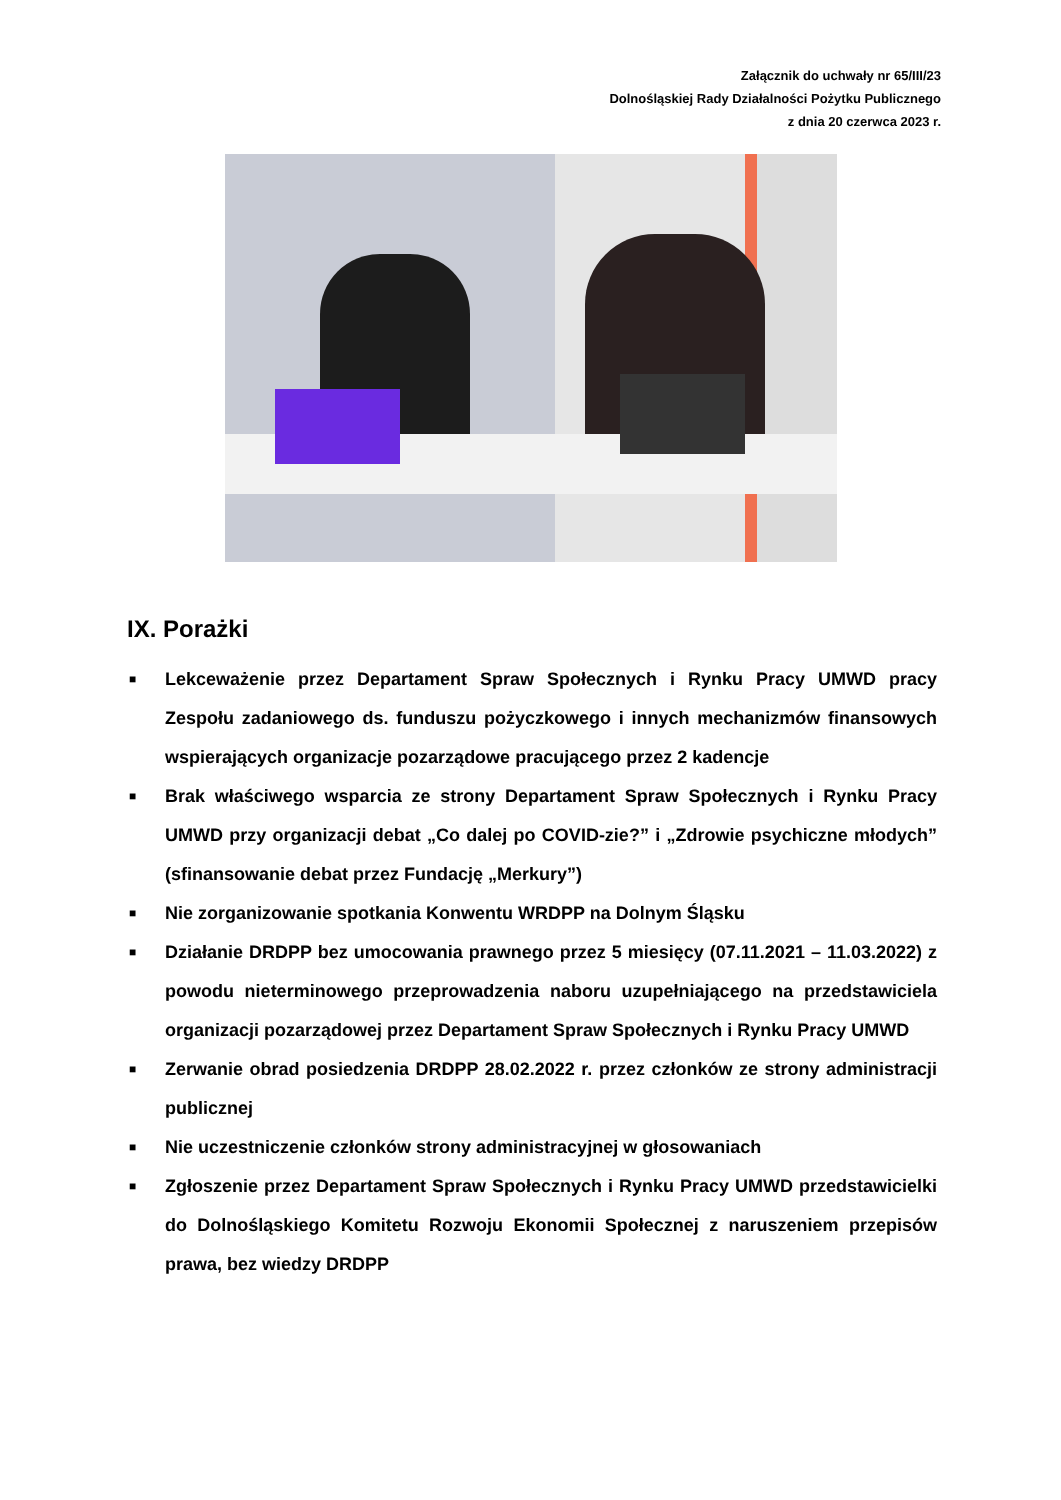Załącznik do uchwały nr 65/III/23
Dolnośląskiej Rady Działalności Pożytku Publicznego
z dnia 20 czerwca 2023 r.
IX. Porażki
■ Lekceważenie przez Departament Spraw Społecznych i Rynku Pracy UMWD pracy Zespołu zadaniowego ds. funduszu pożyczkowego i innych mechanizmów finansowych wspierających organizacje pozarządowe pracującego przez 2 kadencje
■ Brak właściwego wsparcia ze strony Departament Spraw Społecznych i Rynku Pracy UMWD przy organizacji debat „Co dalej po COVID-zie?” i „Zdrowie psychiczne młodych” (sfinansowanie debat przez Fundację „Merkury”)
■ Nie zorganizowanie spotkania Konwentu WRDPP na Dolnym Śląsku
■ Działanie DRDPP bez umocowania prawnego przez 5 miesięcy (07.11.2021 – 11.03.2022) z powodu nieterminowego przeprowadzenia naboru uzupełniającego na przedstawiciela organizacji pozarządowej przez Departament Spraw Społecznych i Rynku Pracy UMWD
■ Zerwanie obrad posiedzenia DRDPP 28.02.2022 r. przez członków ze strony administracji publicznej
■ Nie uczestniczenie członków strony administracyjnej w głosowaniach
■ Zgłoszenie przez Departament Spraw Społecznych i Rynku Pracy UMWD przedstawicielki do Dolnośląskiego Komitetu Rozwoju Ekonomii Społecznej z naruszeniem przepisów prawa, bez wiedzy DRDPP